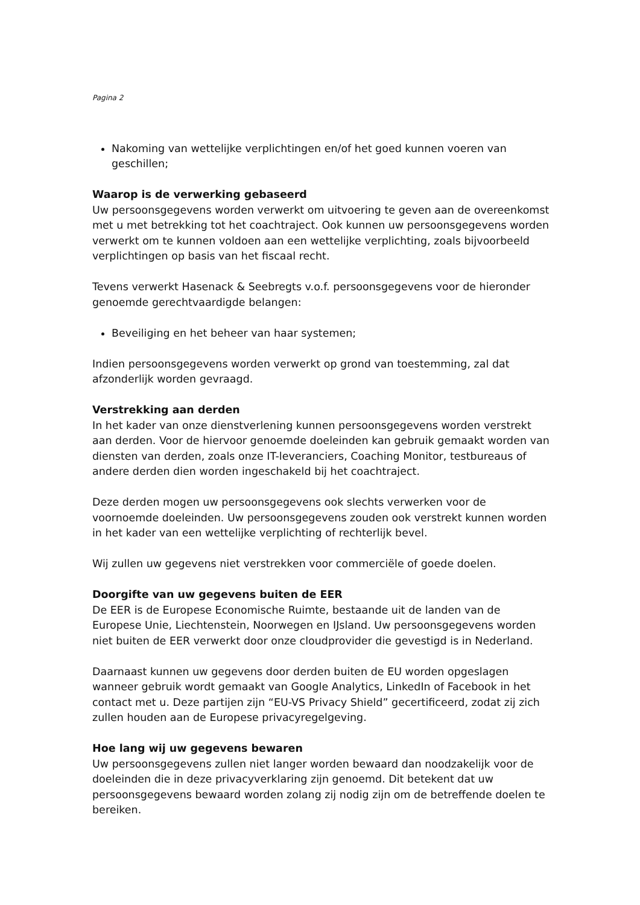Pagina 2
Nakoming van wettelijke verplichtingen en/of het goed kunnen voeren van geschillen;
Waarop is de verwerking gebaseerd
Uw persoonsgegevens worden verwerkt om uitvoering te geven aan de overeenkomst met u met betrekking tot het coachtraject. Ook kunnen uw persoonsgegevens worden verwerkt om te kunnen voldoen aan een wettelijke verplichting, zoals bijvoorbeeld verplichtingen op basis van het fiscaal recht.
Tevens verwerkt Hasenack & Seebregts v.o.f. persoonsgegevens voor de hieronder genoemde gerechtvaardigde belangen:
Beveiliging en het beheer van haar systemen;
Indien persoonsgegevens worden verwerkt op grond van toestemming, zal dat afzonderlijk worden gevraagd.
Verstrekking aan derden
In het kader van onze dienstverlening kunnen persoonsgegevens worden verstrekt aan derden. Voor de hiervoor genoemde doeleinden kan gebruik gemaakt worden van diensten van derden, zoals onze IT-leveranciers, Coaching Monitor, testbureaus of andere derden dien worden ingeschakeld bij het coachtraject.
Deze derden mogen uw persoonsgegevens ook slechts verwerken voor de voornoemde doeleinden. Uw persoonsgegevens zouden ook verstrekt kunnen worden in het kader van een wettelijke verplichting of rechterlijk bevel.
Wij zullen uw gegevens niet verstrekken voor commerciële of goede doelen.
Doorgifte van uw gegevens buiten de EER
De EER is de Europese Economische Ruimte, bestaande uit de landen van de Europese Unie, Liechtenstein, Noorwegen en IJsland. Uw persoonsgegevens worden niet buiten de EER verwerkt door onze cloudprovider die gevestigd is in Nederland.
Daarnaast kunnen uw gegevens door derden buiten de EU worden opgeslagen wanneer gebruik wordt gemaakt van Google Analytics, LinkedIn of Facebook in het contact met u. Deze partijen zijn “EU-VS Privacy Shield” gecertificeerd, zodat zij zich zullen houden aan de Europese privacyregelgeving.
Hoe lang wij uw gegevens bewaren
Uw persoonsgegevens zullen niet langer worden bewaard dan noodzakelijk voor de doeleinden die in deze privacyverklaring zijn genoemd. Dit betekent dat uw persoonsgegevens bewaard worden zolang zij nodig zijn om de betreffende doelen te bereiken.